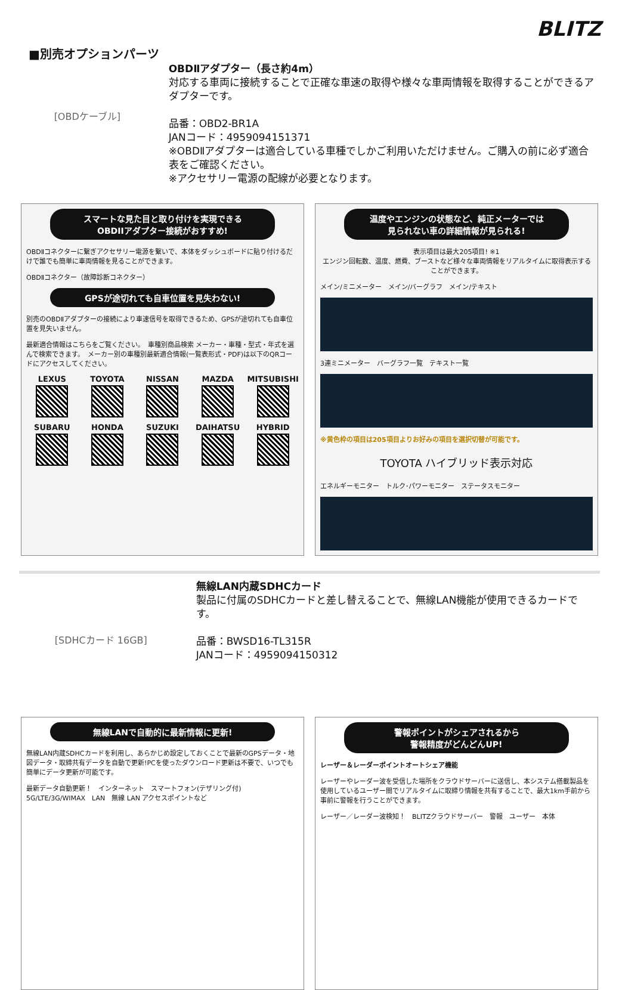BLITZ
■別売オプションパーツ
[OBDケーブル]
OBDⅡアダプター（長さ約4m）
対応する車両に接続することで正確な車速の取得や様々な車両情報を取得することができるアダプターです。
品番：OBD2-BR1A
JANコード：4959094151371
※OBDⅡアダプターは適合している車種でしかご利用いただけません。ご購入の前に必ず適合表をご確認ください。
※アクセサリー電源の配線が必要となります。
スマートな見た目と取り付けを実現できる
OBDIIアダプター接続がおすすめ!
OBDⅡコネクターに繋ぎアクセサリー電源を繋いで、本体をダッシュボードに貼り付けるだけで誰でも簡単に車両情報を見ることができます。
OBDⅡコネクター（故障診断コネクター）
GPSが途切れても自車位置を見失わない!
別売のOBDⅡアダプターの接続により車速信号を取得できるため、GPSが途切れても自車位置を見失いません。
最新適合情報はこちらをご覧ください。　車種別商品検索 メーカー・車種・型式・年式を選んで検索できます。　メーカー別の車種別最新適合情報(一覧表形式・PDF)は以下のQRコードにアクセスしてください。
LEXUS
TOYOTA
NISSAN
MAZDA
MITSUBISHI
SUBARU
HONDA
SUZUKI
DAIHATSU
HYBRID
温度やエンジンの状態など、純正メーターでは
見られない車の詳細情報が見られる!
表示項目は最大205項目! ※1
エンジン回転数、温度、燃費、ブーストなど様々な車両情報をリアルタイムに取得表示することができます。
メイン/ミニメーター　メイン/バーグラフ　メイン/テキスト
3連ミニメーター　バーグラフ一覧　テキスト一覧
※黄色枠の項目は205項目よりお好みの項目を選択切替が可能です。
TOYOTA ハイブリッド表示対応
エネルギーモニター　トルク･パワーモニター　ステータスモニター
[SDHCカード 16GB]
無線LAN内蔵SDHCカード
製品に付属のSDHCカードと差し替えることで、無線LAN機能が使用できるカードです。
品番：BWSD16-TL315R
JANコード：4959094150312
無線LANで自動的に最新情報に更新!
無線LAN内蔵SDHCカードを利用し、あらかじめ設定しておくことで最新のGPSデータ・地図データ・取締共有データを自動で更新!PCを使ったダウンロード更新は不要で、いつでも簡単にデータ更新が可能です。
最新データ自動更新！　インターネット　スマートフォン(テザリング付)　5G/LTE/3G/WIMAX　LAN　無線 LAN アクセスポイントなど
警報ポイントがシェアされるから
警報精度がどんどんUP!
レーザー＆レーダーポイントオートシェア機能
レーザーやレーダー波を受信した場所をクラウドサーバーに送信し、本システム搭載製品を使用しているユーザー間でリアルタイムに取締り情報を共有することで、最大1km手前から事前に警報を行うことができます。
レーザー／レーダー波検知！　BLITZクラウドサーバー　警報　ユーザー　本体